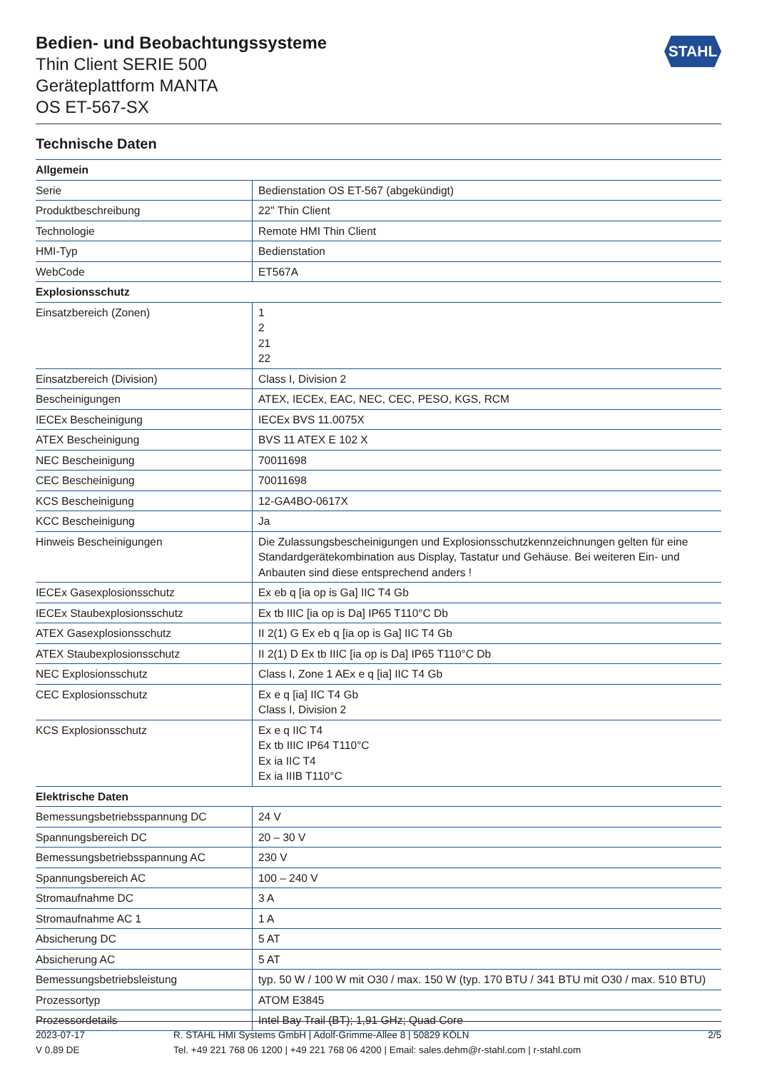Bedien- und Beobachtungssysteme
Thin Client SERIE 500
Geräteplattform MANTA
OS ET-567-SX
STAHL
Technische Daten
| Allgemein | |
| --- | --- |
| Serie | Bedienstation OS ET-567 (abgekündigt) |
| Produktbeschreibung | 22" Thin Client |
| Technologie | Remote HMI Thin Client |
| HMI-Typ | Bedienstation |
| WebCode | ET567A |
| Explosionsschutz | |
| Einsatzbereich (Zonen) | 1 2 21 22 |
| Einsatzbereich (Division) | Class I, Division 2 |
| Bescheinigungen | ATEX, IECEx, EAC, NEC, CEC, PESO, KGS, RCM |
| IECEx Bescheinigung | IECEx BVS 11.0075X |
| ATEX Bescheinigung | BVS 11 ATEX E 102 X |
| NEC Bescheinigung | 70011698 |
| CEC Bescheinigung | 70011698 |
| KCS Bescheinigung | 12-GA4BO-0617X |
| KCC Bescheinigung | Ja |
| Hinweis Bescheinigungen | Die Zulassungsbescheinigungen und Explosionsschutzkennzeichnungen gelten für eine Standardgerätekombination aus Display, Tastatur und Gehäuse. Bei weiteren Ein- und Anbauten sind diese entsprechend anders ! |
| IECEx Gasexplosionsschutz | Ex eb q [ia op is Ga] IIC T4 Gb |
| IECEx Staubexplosionsschutz | Ex tb IIIC [ia op is Da] IP65 T110°C Db |
| ATEX Gasexplosionsschutz | II 2(1) G Ex eb q [ia op is Ga] IIC T4 Gb |
| ATEX Staubexplosionsschutz | II 2(1) D Ex tb IIIC [ia op is Da] IP65 T110°C Db |
| NEC Explosionsschutz | Class I, Zone 1 AEx e q [ia] IIC T4 Gb |
| CEC Explosionsschutz | Ex e q [ia] IIC T4 Gb Class I, Division 2 |
| KCS Explosionsschutz | Ex e q IIC T4 Ex tb IIIC IP64 T110°C Ex ia IIC T4 Ex ia IIIB T110°C |
| Elektrische Daten | |
| Bemessungsbetriebsspannung DC | 24 V |
| Spannungsbereich DC | 20 – 30 V |
| Bemessungsbetriebsspannung AC | 230 V |
| Spannungsbereich AC | 100 – 240 V |
| Stromaufnahme DC | 3 A |
| Stromaufnahme AC 1 | 1 A |
| Absicherung DC | 5 AT |
| Absicherung AC | 5 AT |
| Bemessungsbetriebsleistung | typ. 50 W / 100 W mit O30 / max. 150 W (typ. 170 BTU / 341 BTU mit O30 / max. 510 BTU) |
| Prozessortyp | ATOM E3845 |
| Prozessordetails | Intel Bay Trail (BT); 1,91 GHz; Quad Core |
2023-07-17
V 0.89 DE
R. STAHL HMI Systems GmbH | Adolf-Grimme-Allee 8 | 50829 KÖLN
Tel. +49 221 768 06 1200 | +49 221 768 06 4200 | Email: sales.dehm@r-stahl.com | r-stahl.com
2/5